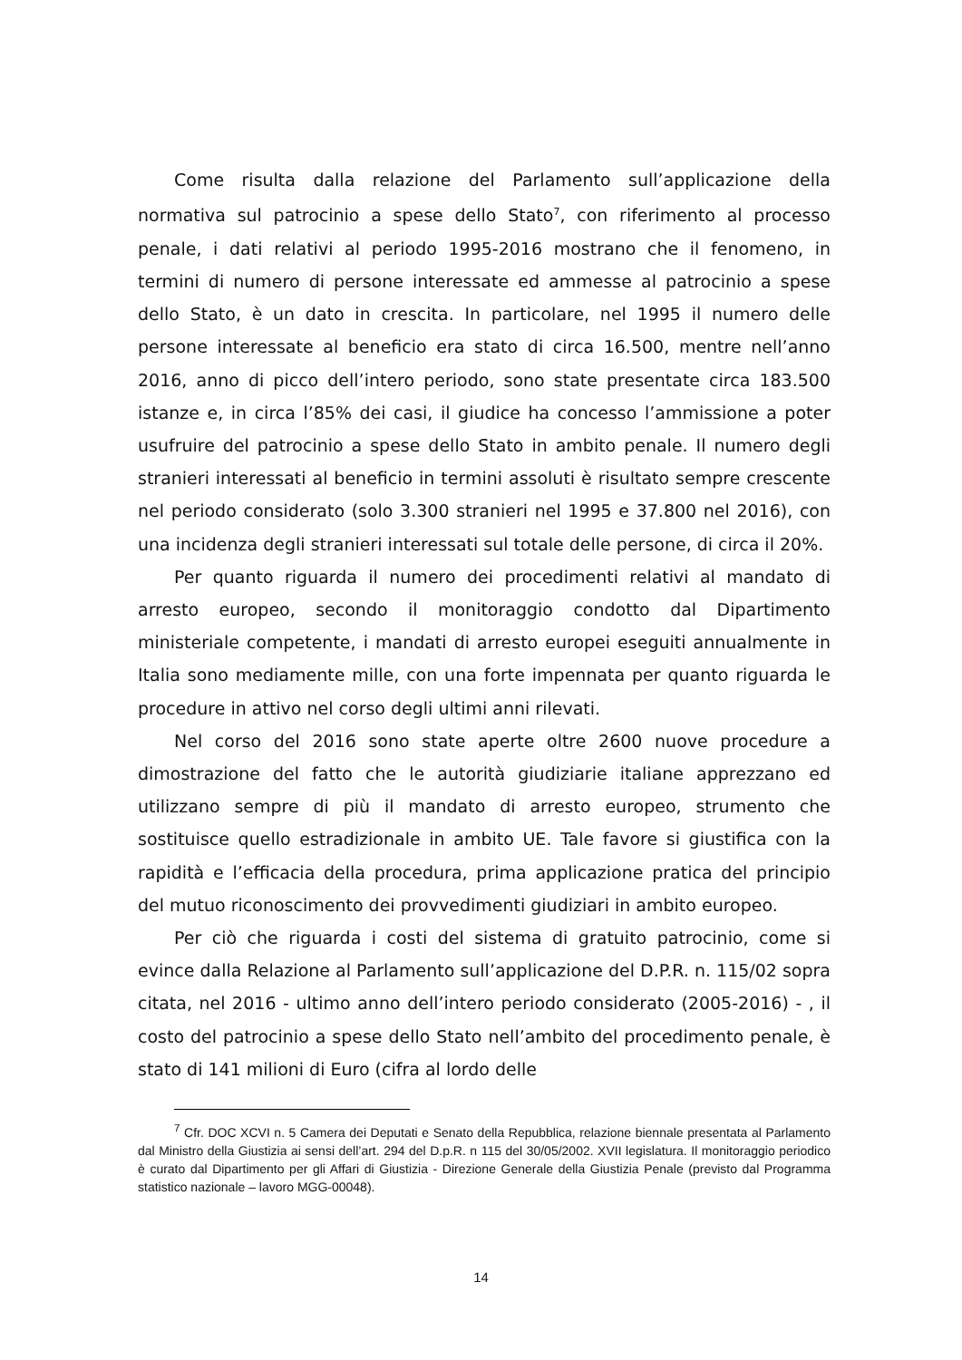Come risulta dalla relazione del Parlamento sull’applicazione della normativa sul patrocinio a spese dello Stato<sup>7</sup>, con riferimento al processo penale, i dati relativi al periodo 1995-2016 mostrano che il fenomeno, in termini di numero di persone interessate ed ammesse al patrocinio a spese dello Stato, è un dato in crescita. In particolare, nel 1995 il numero delle persone interessate al beneficio era stato di circa 16.500, mentre nell’anno 2016, anno di picco dell’intero periodo, sono state presentate circa 183.500 istanze e, in circa l’85% dei casi, il giudice ha concesso l’ammissione a poter usufruire del patrocinio a spese dello Stato in ambito penale. Il numero degli stranieri interessati al beneficio in termini assoluti è risultato sempre crescente nel periodo considerato (solo 3.300 stranieri nel 1995 e 37.800 nel 2016), con una incidenza degli stranieri interessati sul totale delle persone, di circa il 20%.
Per quanto riguarda il numero dei procedimenti relativi al mandato di arresto europeo, secondo il monitoraggio condotto dal Dipartimento ministeriale competente, i mandati di arresto europei eseguiti annualmente in Italia sono mediamente mille, con una forte impennata per quanto riguarda le procedure in attivo nel corso degli ultimi anni rilevati.
Nel corso del 2016 sono state aperte oltre 2600 nuove procedure a dimostrazione del fatto che le autorità giudiziarie italiane apprezzano ed utilizzano sempre di più il mandato di arresto europeo, strumento che sostituisce quello estradizionale in ambito UE. Tale favore si giustifica con la rapidità e l’efficacia della procedura, prima applicazione pratica del principio del mutuo riconoscimento dei provvedimenti giudiziari in ambito europeo.
Per ciò che riguarda i costi del sistema di gratuito patrocinio, come si evince dalla Relazione al Parlamento sull’applicazione del D.P.R. n. 115/02 sopra citata, nel 2016 - ultimo anno dell’intero periodo considerato (2005-2016) - , il costo del patrocinio a spese dello Stato nell’ambito del procedimento penale, è stato di 141 milioni di Euro (cifra al lordo delle
<sup>7</sup> Cfr. DOC XCVI n. 5 Camera dei Deputati e Senato della Repubblica, relazione biennale presentata al Parlamento dal Ministro della Giustizia ai sensi dell’art. 294 del D.p.R. n 115 del 30/05/2002. XVII legislatura. Il monitoraggio periodico è curato dal Dipartimento per gli Affari di Giustizia - Direzione Generale della Giustizia Penale (previsto dal Programma statistico nazionale – lavoro MGG-00048).
14